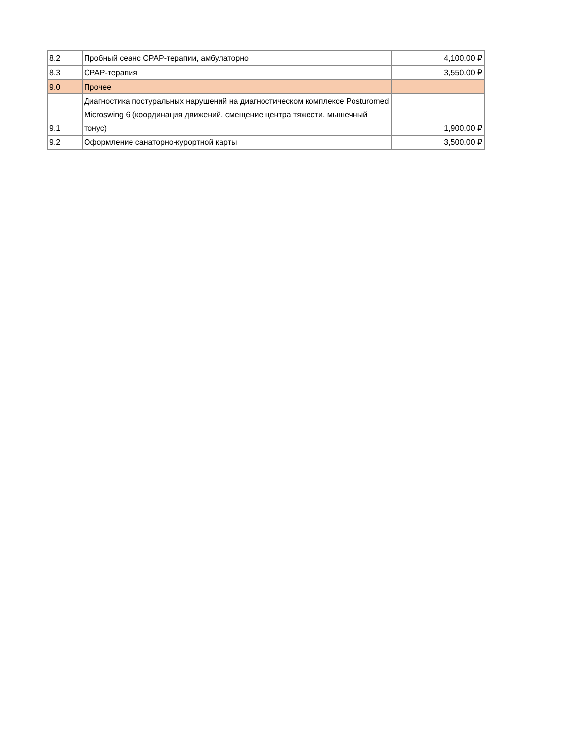| 8.2 | Пробный сеанс CPAP-терапии, амбулаторно | 4,100.00 ₽ |
| 8.3 | CPAP-терапия | 3,550.00 ₽ |
| 9.0 | Прочее | |
| 9.1 | Диагностика постуральных нарушений на диагностическом комплексе Posturomed Microswing 6 (координация движений, смещение центра тяжести, мышечный тонус) | 1,900.00 ₽ |
| 9.2 | Оформление санаторно-курортной карты | 3,500.00 ₽ |